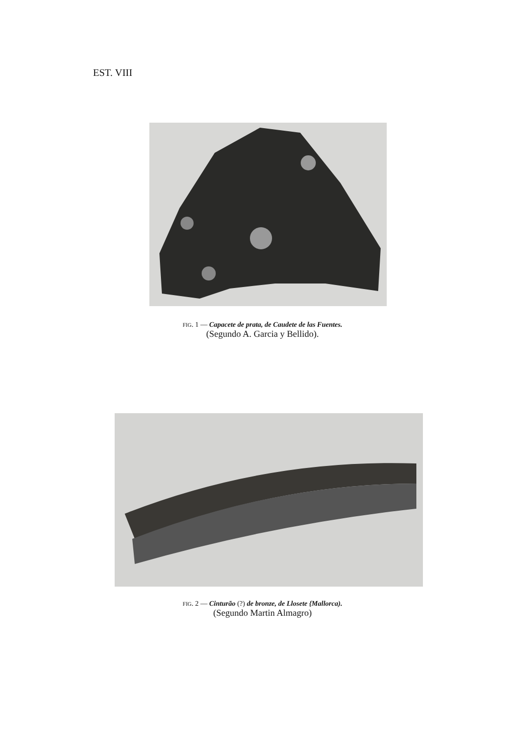EST. VIII
FIG. 1 — Capacete de prata, de Caudete de las Fuentes.
(Segundo A. Garcia y Bellido).
FIG. 2 — Cinturão (?) de bronze, de Llosete {Mallorca).
(Segundo Martin Almagro)